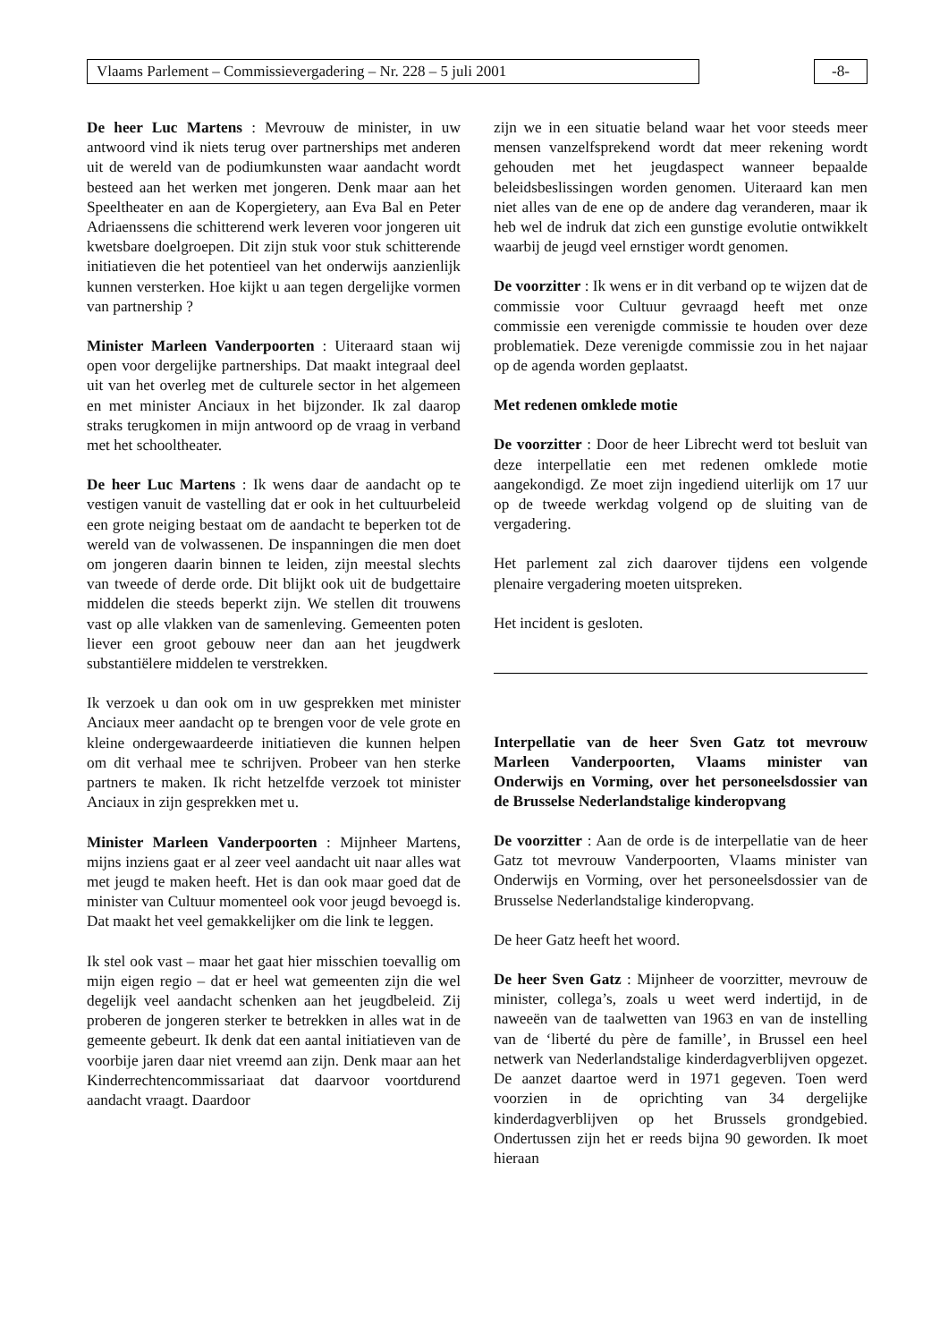Vlaams Parlement – Commissievergadering – Nr. 228 – 5 juli 2001 -8-
De heer Luc Martens : Mevrouw de minister, in uw antwoord vind ik niets terug over partnerships met anderen uit de wereld van de podiumkunsten waar aandacht wordt besteed aan het werken met jongeren. Denk maar aan het Speeltheater en aan de Kopergietery, aan Eva Bal en Peter Adriaenssens die schitterend werk leveren voor jongeren uit kwetsbare doelgroepen. Dit zijn stuk voor stuk schitterende initiatieven die het potentieel van het onderwijs aanzienlijk kunnen versterken. Hoe kijkt u aan tegen dergelijke vormen van partnership ?
Minister Marleen Vanderpoorten : Uiteraard staan wij open voor dergelijke partnerships. Dat maakt integraal deel uit van het overleg met de culturele sector in het algemeen en met minister Anciaux in het bijzonder. Ik zal daarop straks terugkomen in mijn antwoord op de vraag in verband met het schooltheater.
De heer Luc Martens : Ik wens daar de aandacht op te vestigen vanuit de vastelling dat er ook in het cultuurbeleid een grote neiging bestaat om de aandacht te beperken tot de wereld van de volwassenen. De inspanningen die men doet om jongeren daarin binnen te leiden, zijn meestal slechts van tweede of derde orde. Dit blijkt ook uit de budgettaire middelen die steeds beperkt zijn. We stellen dit trouwens vast op alle vlakken van de samenleving. Gemeenten poten liever een groot gebouw neer dan aan het jeugdwerk substantiëlere middelen te verstrekken.
Ik verzoek u dan ook om in uw gesprekken met minister Anciaux meer aandacht op te brengen voor de vele grote en kleine ondergewaardeerde initiatieven die kunnen helpen om dit verhaal mee te schrijven. Probeer van hen sterke partners te maken. Ik richt hetzelfde verzoek tot minister Anciaux in zijn gesprekken met u.
Minister Marleen Vanderpoorten : Mijnheer Martens, mijns inziens gaat er al zeer veel aandacht uit naar alles wat met jeugd te maken heeft. Het is dan ook maar goed dat de minister van Cultuur momenteel ook voor jeugd bevoegd is. Dat maakt het veel gemakkelijker om die link te leggen.
Ik stel ook vast – maar het gaat hier misschien toevallig om mijn eigen regio – dat er heel wat gemeenten zijn die wel degelijk veel aandacht schenken aan het jeugdbeleid. Zij proberen de jongeren sterker te betrekken in alles wat in de gemeente gebeurt. Ik denk dat een aantal initiatieven van de voorbije jaren daar niet vreemd aan zijn. Denk maar aan het Kinderrechtencommissariaat dat daarvoor voortdurend aandacht vraagt. Daardoor
zijn we in een situatie beland waar het voor steeds meer mensen vanzelfsprekend wordt dat meer rekening wordt gehouden met het jeugdaspect wanneer bepaalde beleidsbeslissingen worden genomen. Uiteraard kan men niet alles van de ene op de andere dag veranderen, maar ik heb wel de indruk dat zich een gunstige evolutie ontwikkelt waarbij de jeugd veel ernstiger wordt genomen.
De voorzitter : Ik wens er in dit verband op te wijzen dat de commissie voor Cultuur gevraagd heeft met onze commissie een verenigde commissie te houden over deze problematiek. Deze verenigde commissie zou in het najaar op de agenda worden geplaatst.
Met redenen omklede motie
De voorzitter : Door de heer Librecht werd tot besluit van deze interpellatie een met redenen omklede motie aangekondigd. Ze moet zijn ingediend uiterlijk om 17 uur op de tweede werkdag volgend op de sluiting van de vergadering.
Het parlement zal zich daarover tijdens een volgende plenaire vergadering moeten uitspreken.
Het incident is gesloten.
Interpellatie van de heer Sven Gatz tot mevrouw Marleen Vanderpoorten, Vlaams minister van Onderwijs en Vorming, over het personeelsdossier van de Brusselse Nederlandstalige kinderopvang
De voorzitter : Aan de orde is de interpellatie van de heer Gatz tot mevrouw Vanderpoorten, Vlaams minister van Onderwijs en Vorming, over het personeelsdossier van de Brusselse Nederlandstalige kinderopvang.
De heer Gatz heeft het woord.
De heer Sven Gatz : Mijnheer de voorzitter, mevrouw de minister, collega’s, zoals u weet werd indertijd, in de naweeën van de taalwetten van 1963 en van de instelling van de ‘liberté du père de famille’, in Brussel een heel netwerk van Nederlandstalige kinderdagverblijven opgezet. De aanzet daartoe werd in 1971 gegeven. Toen werd voorzien in de oprichting van 34 dergelijke kinderdagverblijven op het Brussels grondgebied. Ondertussen zijn het er reeds bijna 90 geworden. Ik moet hieraan